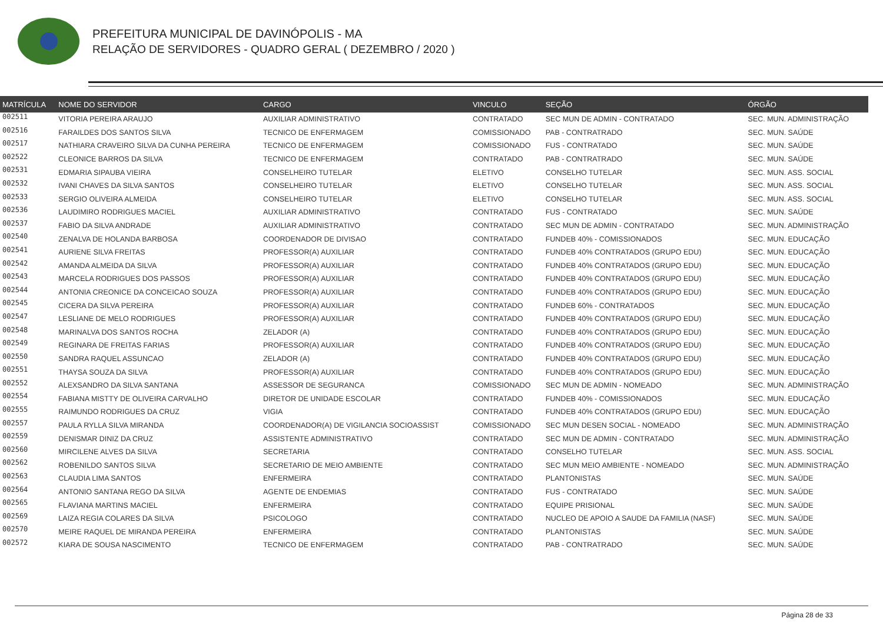PREFEITURA MUNICIPAL DE DAVINÓPOLIS - MA
RELAÇÃO DE SERVIDORES - QUADRO GERAL ( DEZEMBRO / 2020 )
| MATRÍCULA | NOME DO SERVIDOR | CARGO | VINCULO | SEÇÃO | ÓRGÃO |
| --- | --- | --- | --- | --- | --- |
| 002511 | VITORIA PEREIRA ARAUJO | AUXILIAR ADMINISTRATIVO | CONTRATADO | SEC MUN DE ADMIN - CONTRATADO | SEC. MUN. ADMINISTRAÇÃO |
| 002516 | FARAILDES DOS SANTOS SILVA | TECNICO DE ENFERMAGEM | COMISSIONADO | PAB - CONTRATRADO | SEC. MUN. SAÚDE |
| 002517 | NATHIARA CRAVEIRO SILVA DA CUNHA PEREIRA | TECNICO DE ENFERMAGEM | COMISSIONADO | FUS - CONTRATADO | SEC. MUN. SAÚDE |
| 002522 | CLEONICE BARROS DA SILVA | TECNICO DE ENFERMAGEM | CONTRATADO | PAB - CONTRATRADO | SEC. MUN. SAÚDE |
| 002531 | EDMARIA SIPAUBA VIEIRA | CONSELHEIRO TUTELAR | ELETIVO | CONSELHO TUTELAR | SEC. MUN. ASS. SOCIAL |
| 002532 | IVANI CHAVES DA SILVA SANTOS | CONSELHEIRO TUTELAR | ELETIVO | CONSELHO TUTELAR | SEC. MUN. ASS. SOCIAL |
| 002533 | SERGIO OLIVEIRA ALMEIDA | CONSELHEIRO TUTELAR | ELETIVO | CONSELHO TUTELAR | SEC. MUN. ASS. SOCIAL |
| 002536 | LAUDIMIRO RODRIGUES MACIEL | AUXILIAR ADMINISTRATIVO | CONTRATADO | FUS - CONTRATADO | SEC. MUN. SAÚDE |
| 002537 | FABIO DA SILVA ANDRADE | AUXILIAR ADMINISTRATIVO | CONTRATADO | SEC MUN DE ADMIN - CONTRATADO | SEC. MUN. ADMINISTRAÇÃO |
| 002540 | ZENALVA DE HOLANDA BARBOSA | COORDENADOR DE DIVISAO | CONTRATADO | FUNDEB 40% - COMISSIONADOS | SEC. MUN. EDUCAÇÃO |
| 002541 | AURIENE SILVA FREITAS | PROFESSOR(A) AUXILIAR | CONTRATADO | FUNDEB 40% CONTRATADOS (GRUPO EDU) | SEC. MUN. EDUCAÇÃO |
| 002542 | AMANDA ALMEIDA DA SILVA | PROFESSOR(A) AUXILIAR | CONTRATADO | FUNDEB 40% CONTRATADOS (GRUPO EDU) | SEC. MUN. EDUCAÇÃO |
| 002543 | MARCELA RODRIGUES DOS PASSOS | PROFESSOR(A) AUXILIAR | CONTRATADO | FUNDEB 40% CONTRATADOS (GRUPO EDU) | SEC. MUN. EDUCAÇÃO |
| 002544 | ANTONIA CREONICE DA CONCEICAO SOUZA | PROFESSOR(A) AUXILIAR | CONTRATADO | FUNDEB 40% CONTRATADOS (GRUPO EDU) | SEC. MUN. EDUCAÇÃO |
| 002545 | CICERA DA SILVA PEREIRA | PROFESSOR(A) AUXILIAR | CONTRATADO | FUNDEB 60% - CONTRATADOS | SEC. MUN. EDUCAÇÃO |
| 002547 | LESLIANE DE MELO RODRIGUES | PROFESSOR(A) AUXILIAR | CONTRATADO | FUNDEB 40% CONTRATADOS (GRUPO EDU) | SEC. MUN. EDUCAÇÃO |
| 002548 | MARINALVA DOS SANTOS ROCHA | ZELADOR (A) | CONTRATADO | FUNDEB 40% CONTRATADOS (GRUPO EDU) | SEC. MUN. EDUCAÇÃO |
| 002549 | REGINARA DE FREITAS FARIAS | PROFESSOR(A) AUXILIAR | CONTRATADO | FUNDEB 40% CONTRATADOS (GRUPO EDU) | SEC. MUN. EDUCAÇÃO |
| 002550 | SANDRA RAQUEL ASSUNCAO | ZELADOR (A) | CONTRATADO | FUNDEB 40% CONTRATADOS (GRUPO EDU) | SEC. MUN. EDUCAÇÃO |
| 002551 | THAYSA SOUZA DA SILVA | PROFESSOR(A) AUXILIAR | CONTRATADO | FUNDEB 40% CONTRATADOS (GRUPO EDU) | SEC. MUN. EDUCAÇÃO |
| 002552 | ALEXSANDRO DA SILVA SANTANA | ASSESSOR DE SEGURANCA | COMISSIONADO | SEC MUN DE ADMIN - NOMEADO | SEC. MUN. ADMINISTRAÇÃO |
| 002554 | FABIANA MISTTY DE OLIVEIRA CARVALHO | DIRETOR DE UNIDADE ESCOLAR | CONTRATADO | FUNDEB 40% - COMISSIONADOS | SEC. MUN. EDUCAÇÃO |
| 002555 | RAIMUNDO RODRIGUES DA CRUZ | VIGIA | CONTRATADO | FUNDEB 40% CONTRATADOS (GRUPO EDU) | SEC. MUN. EDUCAÇÃO |
| 002557 | PAULA RYLLA SILVA MIRANDA | COORDENADOR(A) DE VIGILANCIA SOCIOASSIST | COMISSIONADO | SEC MUN DESEN SOCIAL - NOMEADO | SEC. MUN. ADMINISTRAÇÃO |
| 002559 | DENISMAR DINIZ DA CRUZ | ASSISTENTE ADMINISTRATIVO | CONTRATADO | SEC MUN DE ADMIN - CONTRATADO | SEC. MUN. ADMINISTRAÇÃO |
| 002560 | MIRCILENE ALVES DA SILVA | SECRETARIA | CONTRATADO | CONSELHO TUTELAR | SEC. MUN. ASS. SOCIAL |
| 002562 | ROBENILDO SANTOS SILVA | SECRETARIO DE MEIO AMBIENTE | CONTRATADO | SEC MUN MEIO AMBIENTE - NOMEADO | SEC. MUN. ADMINISTRAÇÃO |
| 002563 | CLAUDIA LIMA SANTOS | ENFERMEIRA | CONTRATADO | PLANTONISTAS | SEC. MUN. SAÚDE |
| 002564 | ANTONIO SANTANA REGO DA SILVA | AGENTE DE ENDEMIAS | CONTRATADO | FUS - CONTRATADO | SEC. MUN. SAÚDE |
| 002565 | FLAVIANA MARTINS MACIEL | ENFERMEIRA | CONTRATADO | EQUIPE PRISIONAL | SEC. MUN. SAÚDE |
| 002569 | LAIZA REGIA COLARES DA SILVA | PSICOLOGO | CONTRATADO | NUCLEO DE APOIO A SAUDE DA FAMILIA (NASF) | SEC. MUN. SAÚDE |
| 002570 | MEIRE RAQUEL DE MIRANDA PEREIRA | ENFERMEIRA | CONTRATADO | PLANTONISTAS | SEC. MUN. SAÚDE |
| 002572 | KIARA DE SOUSA NASCIMENTO | TECNICO DE ENFERMAGEM | CONTRATADO | PAB - CONTRATRADO | SEC. MUN. SAÚDE |
Página 28 de 33